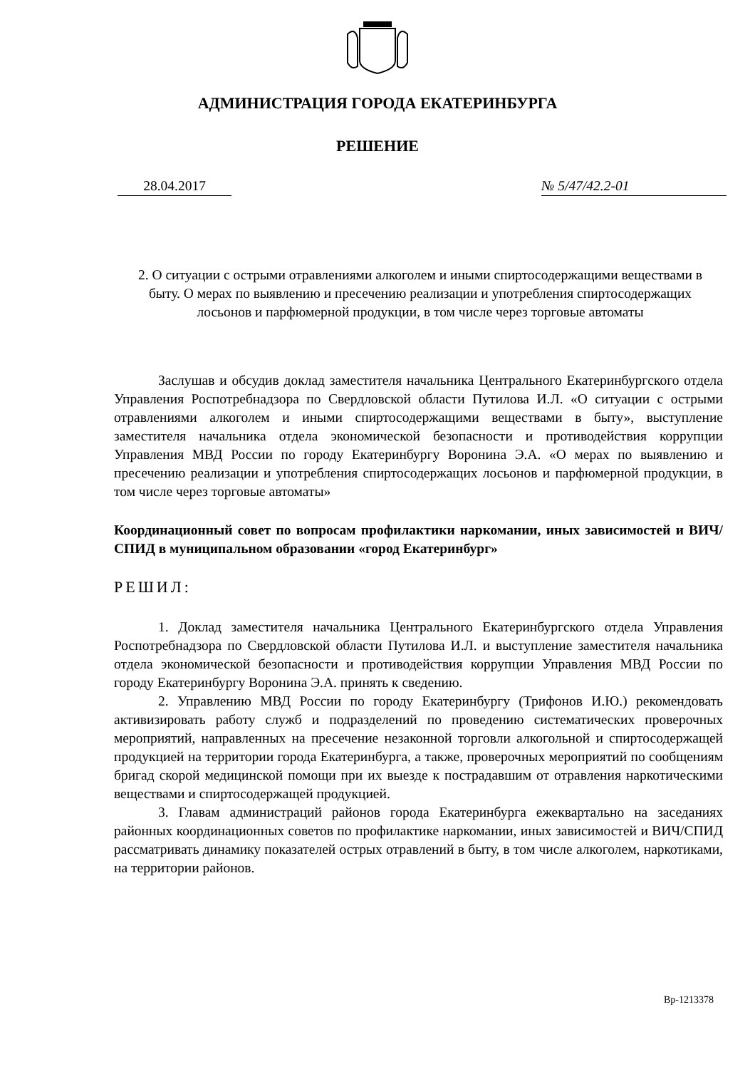АДМИНИСТРАЦИЯ ГОРОДА ЕКАТЕРИНБУРГА
РЕШЕНИЕ
28.04.2017 № 5/47/42.2-01
2. О ситуации с острыми отравлениями алкоголем и иными спиртосодержащими веществами в быту. О мерах по выявлению и пресечению реализации и употребления спиртосодержащих лосьонов и парфюмерной продукции, в том числе через торговые автоматы
Заслушав и обсудив доклад заместителя начальника Центрального Екатеринбургского отдела Управления Роспотребнадзора по Свердловской области Путилова И.Л. «О ситуации с острыми отравлениями алкоголем и иными спиртосодержащими веществами в быту», выступление заместителя начальника отдела экономической безопасности и противодействия коррупции Управления МВД России по городу Екатеринбургу Воронина Э.А. «О мерах по выявлению и пресечению реализации и употребления спиртосодержащих лосьонов и парфюмерной продукции, в том числе через торговые автоматы»
Координационный совет по вопросам профилактики наркомании, иных зависимостей и ВИЧ/СПИД в муниципальном образовании «город Екатеринбург»
РЕШИЛ:
1. Доклад заместителя начальника Центрального Екатеринбургского отдела Управления Роспотребнадзора по Свердловской области Путилова И.Л. и выступление заместителя начальника отдела экономической безопасности и противодействия коррупции Управления МВД России по городу Екатеринбургу Воронина Э.А. принять к сведению.
2. Управлению МВД России по городу Екатеринбургу (Трифонов И.Ю.) рекомендовать активизировать работу служб и подразделений по проведению систематических проверочных мероприятий, направленных на пресечение незаконной торговли алкогольной и спиртосодержащей продукцией на территории города Екатеринбурга, а также, проверочных мероприятий по сообщениям бригад скорой медицинской помощи при их выезде к пострадавшим от отравления наркотическими веществами и спиртосодержащей продукцией.
3. Главам администраций районов города Екатеринбурга ежеквартально на заседаниях районных координационных советов по профилактике наркомании, иных зависимостей и ВИЧ/СПИД рассматривать динамику показателей острых отравлений в быту, в том числе алкоголем, наркотиками, на территории районов.
Вр-1213378